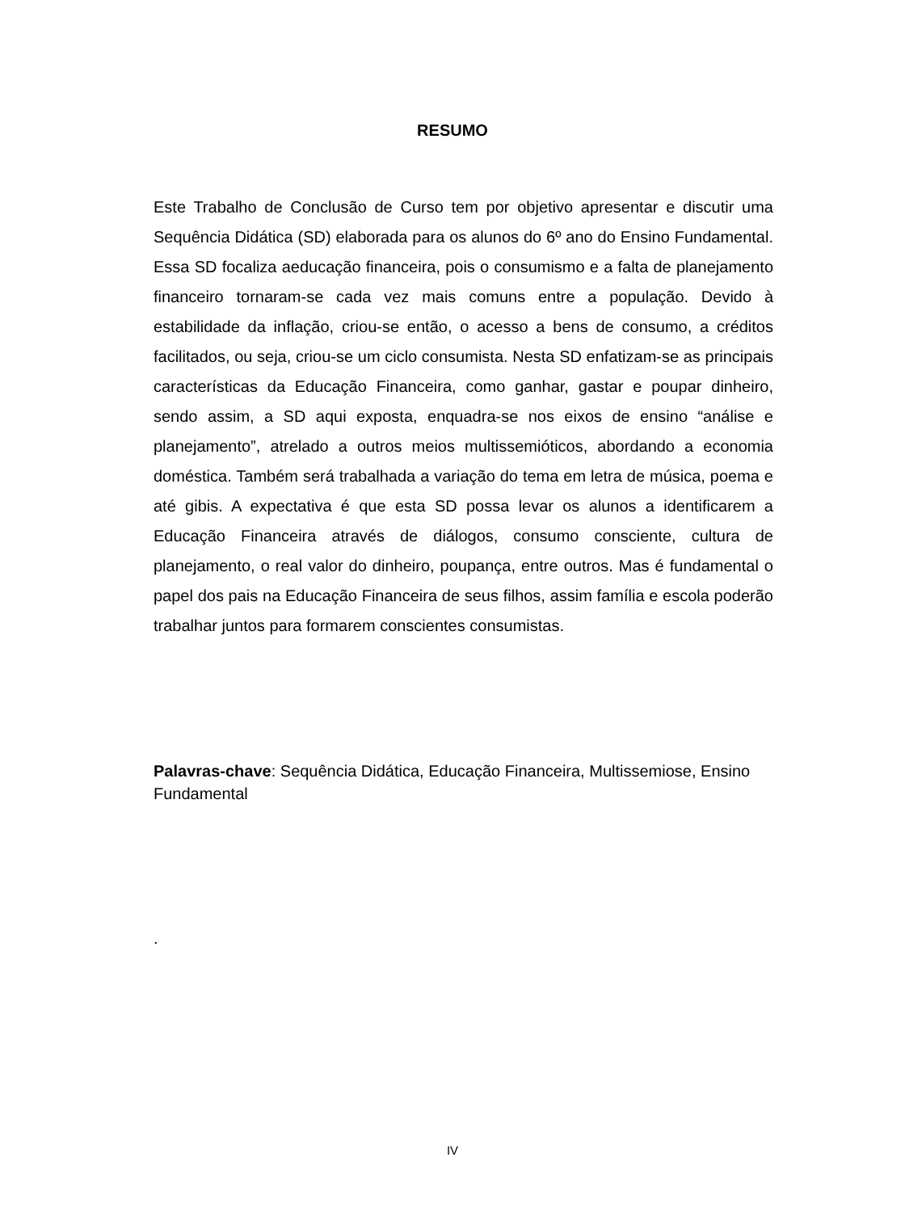RESUMO
Este Trabalho de Conclusão de Curso tem por objetivo apresentar e discutir uma Sequência Didática (SD) elaborada para os alunos do 6º ano do Ensino Fundamental. Essa SD focaliza aeducação financeira, pois o consumismo e a falta de planejamento financeiro tornaram-se cada vez mais comuns entre a população. Devido à estabilidade da inflação, criou-se então, o acesso a bens de consumo, a créditos facilitados, ou seja, criou-se um ciclo consumista. Nesta SD enfatizam-se as principais características da Educação Financeira, como ganhar, gastar e poupar dinheiro, sendo assim, a SD aqui exposta, enquadra-se nos eixos de ensino “análise e planejamento”, atrelado a outros meios multissemióticos, abordando a economia doméstica. Também será trabalhada a variação do tema em letra de música, poema e até gibis. A expectativa é que esta SD possa levar os alunos a identificarem a Educação Financeira através de diálogos, consumo consciente, cultura de planejamento, o real valor do dinheiro, poupança, entre outros. Mas é fundamental o papel dos pais na Educação Financeira de seus filhos, assim família e escola poderão trabalhar juntos para formarem conscientes consumistas.
Palavras-chave: Sequência Didática, Educação Financeira, Multissemiose, Ensino Fundamental
.
IV